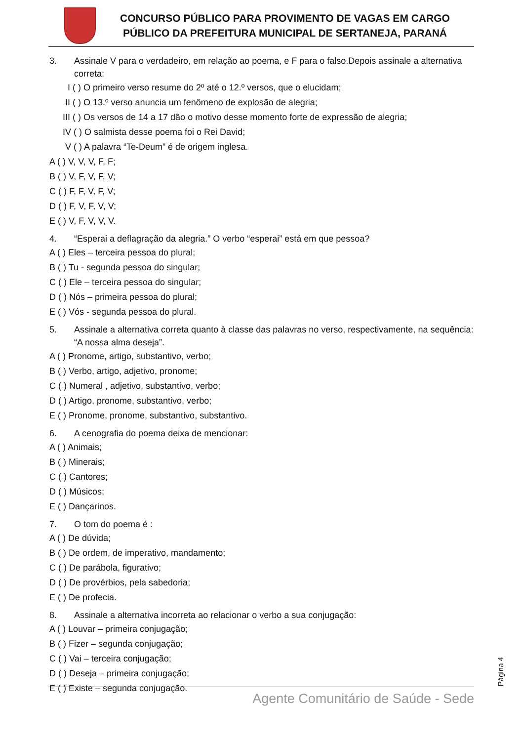CONCURSO PÚBLICO PARA PROVIMENTO DE VAGAS EM CARGO
PÚBLICO DA PREFEITURA MUNICIPAL DE SERTANEJA, PARANÁ
3. Assinale V para o verdadeiro, em relação ao poema, e F para o falso.Depois assinale a alternativa correta:
I ( ) O primeiro verso resume do 2º até o 12.º versos, que o elucidam;
II ( ) O 13.º verso anuncia um fenômeno de explosão de alegria;
III ( ) Os versos de 14 a 17 dão o motivo desse momento forte de expressão de alegria;
IV ( ) O salmista desse poema foi o Rei David;
V ( ) A palavra “Te-Deum” é de origem inglesa.
A ( ) V, V, V, F, F;
B ( ) V, F, V, F, V;
C ( ) F, F, V, F, V;
D ( ) F, V, F, V, V;
E ( ) V, F, V, V, V.
4. “Esperai a deflagração da alegria.” O verbo “esperai” está em que pessoa?
A ( ) Eles – terceira pessoa do plural;
B ( ) Tu - segunda pessoa do singular;
C ( ) Ele – terceira pessoa do singular;
D ( ) Nós – primeira pessoa do plural;
E ( ) Vós - segunda pessoa do plural.
5. Assinale a alternativa correta quanto à classe das palavras no verso, respectivamente, na sequência: “A nossa alma deseja”.
A ( ) Pronome, artigo, substantivo, verbo;
B ( ) Verbo, artigo, adjetivo, pronome;
C ( ) Numeral , adjetivo, substantivo, verbo;
D ( ) Artigo, pronome, substantivo, verbo;
E ( ) Pronome, pronome, substantivo, substantivo.
6. A cenografia do poema deixa de mencionar:
A ( ) Animais;
B ( ) Minerais;
C ( ) Cantores;
D ( ) Músicos;
E ( ) Dançarinos.
7. O tom do poema é :
A ( ) De dúvida;
B ( ) De ordem, de imperativo, mandamento;
C ( ) De parábola, figurativo;
D ( ) De provérbios, pela sabedoria;
E ( ) De profecia.
8. Assinale a alternativa incorreta ao relacionar o verbo a sua conjugação:
A ( ) Louvar – primeira conjugação;
B ( ) Fizer – segunda conjugação;
C ( ) Vai – terceira conjugação;
D ( ) Deseja – primeira conjugação;
E ( ) Existe – segunda conjugação.
Página 4
Agente Comunitário de Saúde - Sede